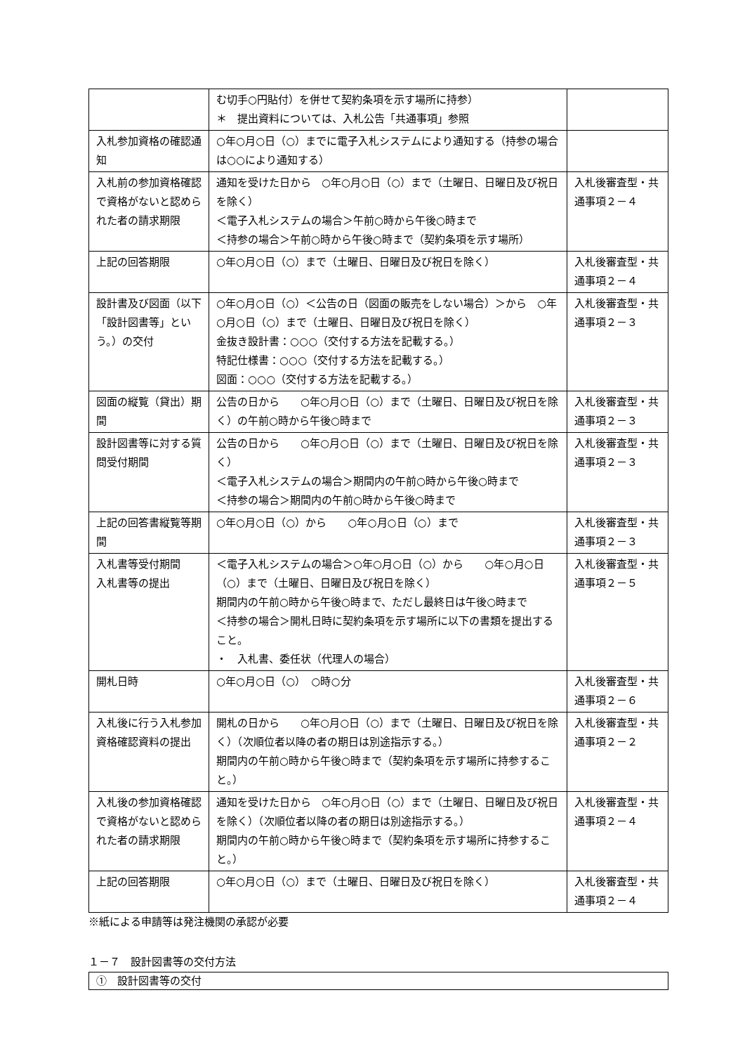| | む切手○円貼付）を併せて契約条項を示す場所に持参） ＊ 提出資料については、入札公告「共通事項」参照 | |
| 入札参加資格の確認通知 | ○年○月○日（○）までに電子入札システムにより通知する（持参の場合は○○により通知する） | |
| 入札前の参加資格確認で資格がないと認められた者の請求期限 | 通知を受けた日から ○年○月○日（○）まで（土曜日、日曜日及び祝日を除く） ＜電子入札システムの場合＞午前○時から午後○時まで ＜持参の場合＞午前○時から午後○時まで（契約条項を示す場所） | 入札後審査型・共通事項２－４ |
| 上記の回答期限 | ○年○月○日（○）まで（土曜日、日曜日及び祝日を除く） | 入札後審査型・共通事項２－４ |
| 設計書及び図面（以下「設計図書等」という。）の交付 | ○年○月○日（○）＜公告の日（図面の販売をしない場合）＞から ○年○月○日（○）まで（土曜日、日曜日及び祝日を除く） 金抜き設計書：○○○（交付する方法を記載する。） 特記仕様書：○○○（交付する方法を記載する。） 図面：○○○（交付する方法を記載する。） | 入札後審査型・共通事項２－３ |
| 図面の縦覧（貸出）期間 | 公告の日から ○年○月○日（○）まで（土曜日、日曜日及び祝日を除く）の午前○時から午後○時まで | 入札後審査型・共通事項２－３ |
| 設計図書等に対する質問受付期間 | 公告の日から ○年○月○日（○）まで（土曜日、日曜日及び祝日を除く） ＜電子入札システムの場合＞期間内の午前○時から午後○時まで ＜持参の場合＞期間内の午前○時から午後○時まで | 入札後審査型・共通事項２－３ |
| 上記の回答書縦覧等期間 | ○年○月○日（○）から ○年○月○日（○）まで | 入札後審査型・共通事項２－３ |
| 入札書等受付期間 入札書等の提出 | ＜電子入札システムの場合＞○年○月○日（○）から ○年○月○日（○）まで（土曜日、日曜日及び祝日を除く） 期間内の午前○時から午後○時まで、ただし最終日は午後○時まで ＜持参の場合＞開札日時に契約条項を示す場所に以下の書類を提出すること。 ・ 入札書、委任状（代理人の場合） | 入札後審査型・共通事項２－５ |
| 開札日時 | ○年○月○日（○） ○時○分 | 入札後審査型・共通事項２－６ |
| 入札後に行う入札参加資格確認資料の提出 | 開札の日から ○年○月○日（○）まで（土曜日、日曜日及び祝日を除く）（次順位者以降の者の期日は別途指示する。） 期間内の午前○時から午後○時まで（契約条項を示す場所に持参すること。） | 入札後審査型・共通事項２－２ |
| 入札後の参加資格確認で資格がないと認められた者の請求期限 | 通知を受けた日から ○年○月○日（○）まで（土曜日、日曜日及び祝日を除く）（次順位者以降の者の期日は別途指示する。） 期間内の午前○時から午後○時まで（契約条項を示す場所に持参すること。） | 入札後審査型・共通事項２－４ |
| 上記の回答期限 | ○年○月○日（○）まで（土曜日、日曜日及び祝日を除く） | 入札後審査型・共通事項２－４ |
※紙による申請等は発注機関の承認が必要
１－７　設計図書等の交付方法
①　設計図書等の交付